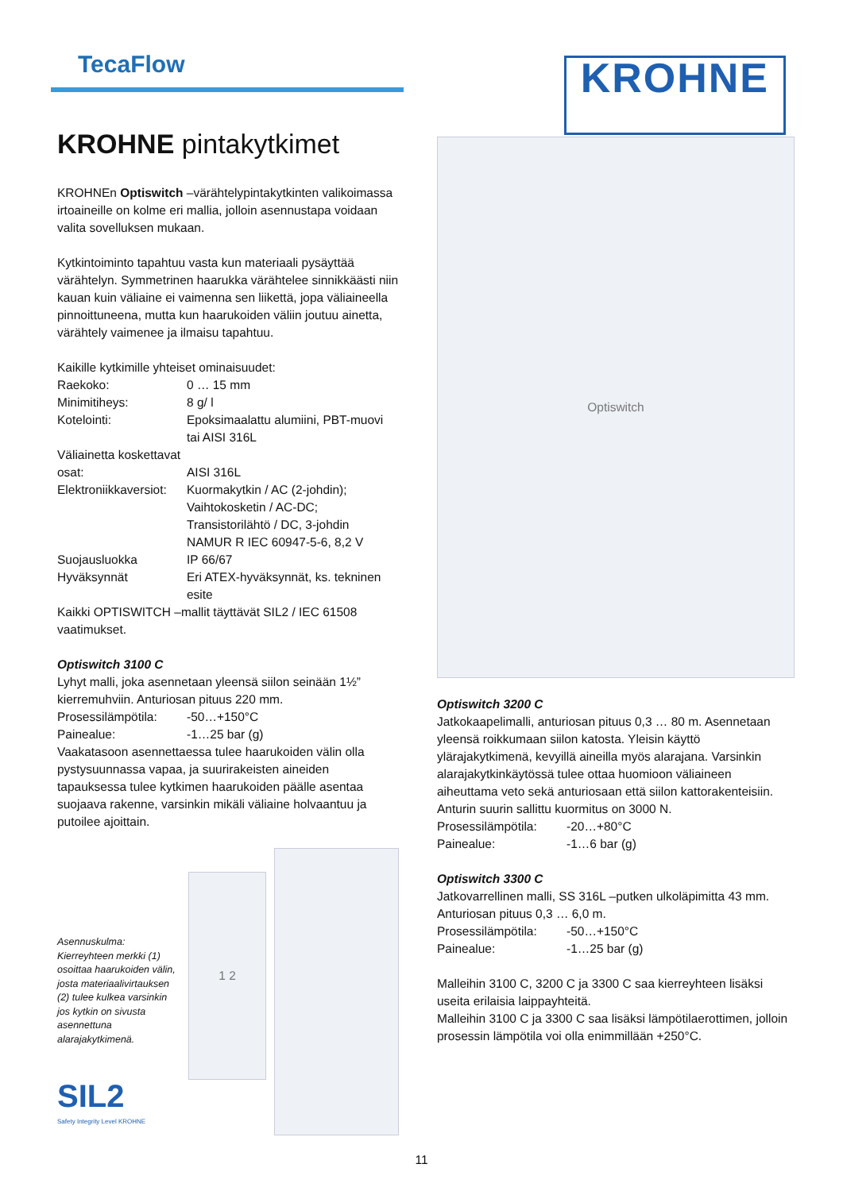TecaFlow
KROHNE
KROHNE pintakytkimet
KROHNEn Optiswitch –värähtelypintakytkinten valikoimassa irtoaineille on kolme eri mallia, jolloin asennustapa voidaan valita sovelluksen mukaan.
Kytkintoiminto tapahtuu vasta kun materiaali pysäyttää värähtelyn. Symmetrinen haarukka värähtelee sinnikkäästi niin kauan kuin väliaine ei vaimenna sen liikettä, jopa väliaineella pinnoittuneena, mutta kun haarukoiden väliin joutuu ainetta, värähtely vaimenee ja ilmaisu tapahtuu.
Kaikille kytkimille yhteiset ominaisuudet:
| Raekoko: | 0 … 15 mm |
| Minimitiheys: | 8 g/ l |
| Kotelointi: | Epoksimaalattu alumiini, PBT-muovi tai AISI 316L |
| Väliainetta koskettavat osat: | AISI 316L |
| Elektroniikkaversiot: | Kuormakytkin / AC (2-johdin); Vaihtokosketin / AC-DC; Transistorilähtö / DC, 3-johdin NAMUR R IEC 60947-5-6, 8,2 V |
| Suojausluokka | IP 66/67 |
| Hyväksynnät | Eri ATEX-hyväksynnät, ks. tekninen esite |
Kaikki OPTISWITCH –mallit täyttävät SIL2 / IEC 61508 vaatimukset.
Optiswitch 3100 C
Lyhyt malli, joka asennetaan yleensä siilon seinään 1½” kierremuhviin. Anturiosan pituus 220 mm.
| Prosessilämpötila: | -50…+150°C |
| Painealue: | -1…25 bar (g) |
Vaakatasoon asennettaessa tulee haarukoiden välin olla pystysuunnassa vapaa, ja suurirakeisten aineiden tapauksessa tulee kytkimen haarukoiden päälle asentaa suojaava rakenne, varsinkin mikäli väliaine holvaantuu ja putoilee ajoittain.
Asennuskulma:
Kierreyhteen merkki (1) osoittaa haarukoiden välin, josta materiaalivirtauksen (2) tulee kulkea varsinkin jos kytkin on sivusta asennettuna alarajakytkimenä.
SIL2
Safety Integrity Level KROHNE
1 2
Optiswitch
Optiswitch 3200 C
Jatkokaapelimalli, anturiosan pituus 0,3 … 80 m. Asennetaan yleensä roikkumaan siilon katosta. Yleisin käyttö ylärajakytkimenä, kevyillä aineilla myös alarajana. Varsinkin alarajakytkinkäytössä tulee ottaa huomioon väliaineen aiheuttama veto sekä anturiosaan että siilon kattorakenteisiin. Anturin suurin sallittu kuormitus on 3000 N.
| Prosessilämpötila: | -20…+80°C |
| Painealue: | -1…6 bar (g) |
Optiswitch 3300 C
Jatkovarrellinen malli, SS 316L –putken ulkoläpimitta 43 mm. Anturiosan pituus 0,3 … 6,0 m.
| Prosessilämpötila: | -50…+150°C |
| Painealue: | -1…25 bar (g) |
Malleihin 3100 C, 3200 C ja 3300 C saa kierreyhteen lisäksi useita erilaisia laippayhteitä.
Malleihin 3100 C ja 3300 C saa lisäksi lämpötilaerottimen, jolloin prosessin lämpötila voi olla enimmillään +250°C.
11